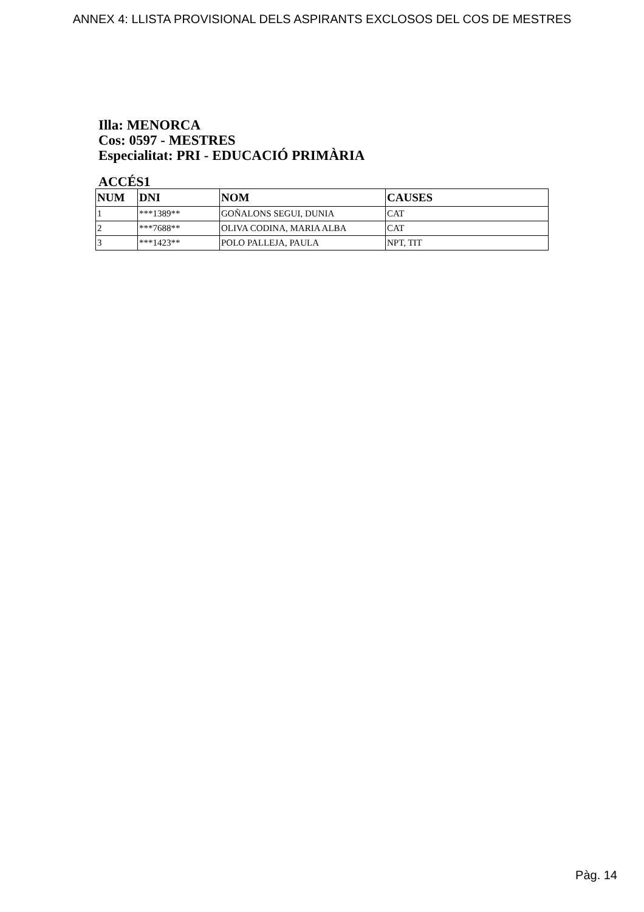ANNEX 4: LLISTA PROVISIONAL DELS ASPIRANTS EXCLOSOS DEL COS DE MESTRES
Illa: MENORCA
Cos: 0597 - MESTRES
Especialitat: PRI - EDUCACIÓ PRIMÀRIA
ACCÉS1
| NUM | DNI | NOM | CAUSES |
| --- | --- | --- | --- |
| 1 | ***1389** | GOÑALONS SEGUI, DUNIA | CAT |
| 2 | ***7688** | OLIVA CODINA, MARIA ALBA | CAT |
| 3 | ***1423** | POLO PALLEJA, PAULA | NPT, TIT |
Pàg. 14